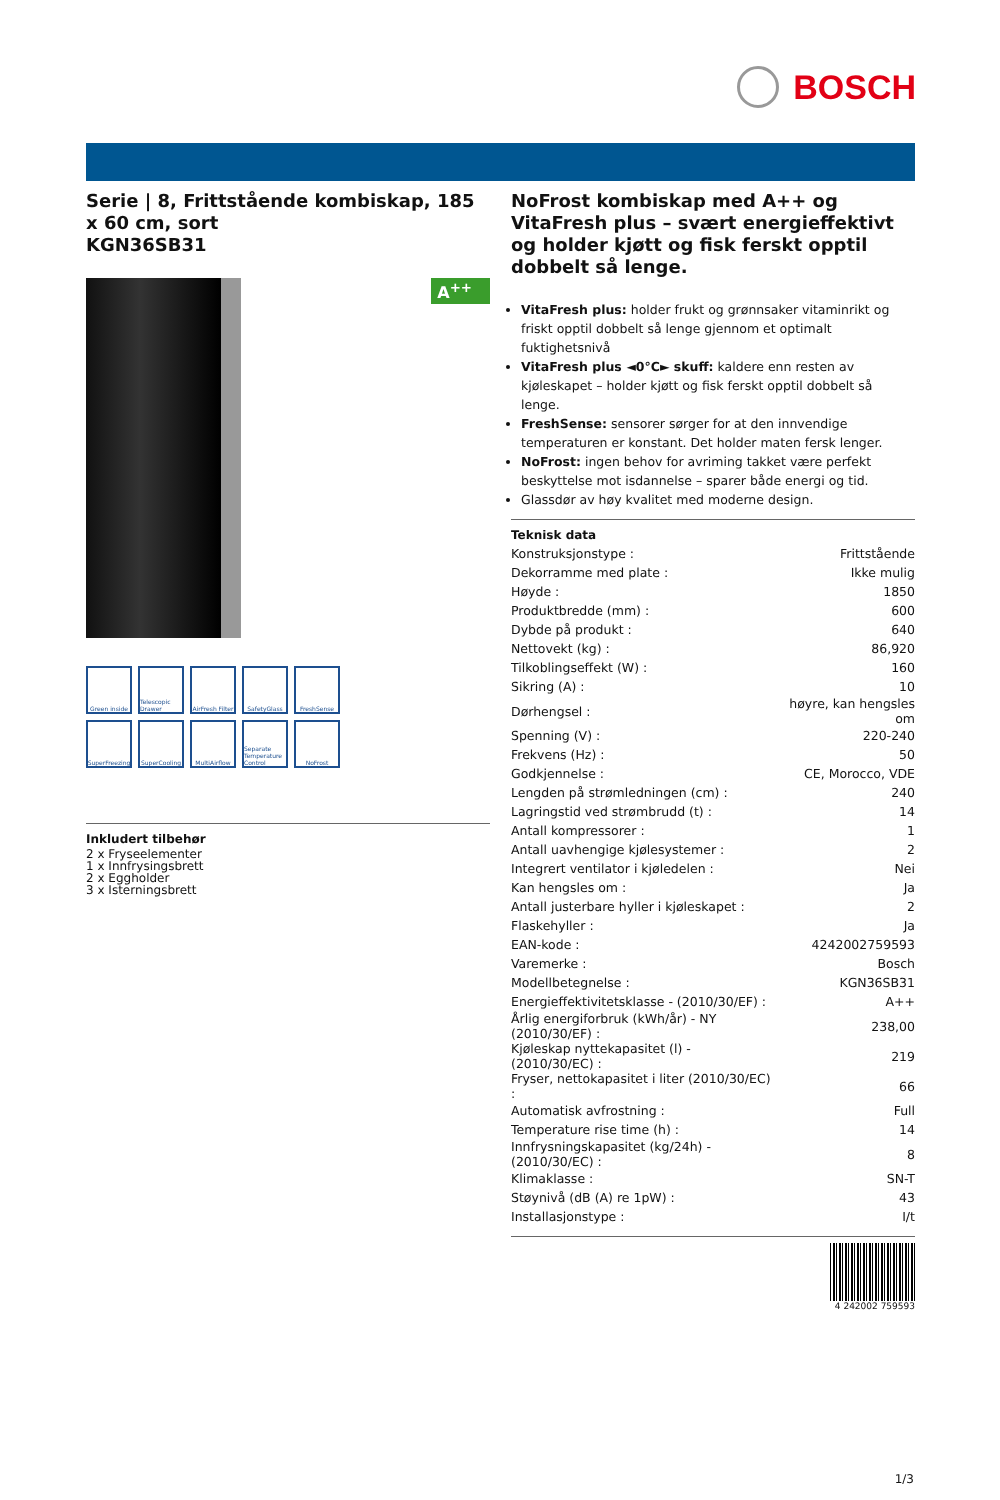BOSCH
Serie | 8, Frittstående kombiskap, 185 x 60 cm, sort
KGN36SB31
A<sup>++</sup>
Green inside
Telescopic Drawer
AirFresh Filter
SafetyGlass
FreshSense
SuperFreezing
SuperCooling
MultiAirflow
Separate Temperature Control
NoFrost
Inkludert tilbehør
2 x Fryseelementer
1 x Innfrysingsbrett
2 x Eggholder
3 x Isterningsbrett
NoFrost kombiskap med A++ og VitaFresh plus – svært energieffektivt og holder kjøtt og fisk ferskt opptil dobbelt så lenge.
VitaFresh plus: holder frukt og grønnsaker vitaminrikt og friskt opptil dobbelt så lenge gjennom et optimalt fuktighetsnivå
VitaFresh plus ◄0°C► skuff: kaldere enn resten av kjøleskapet – holder kjøtt og fisk ferskt opptil dobbelt så lenge.
FreshSense: sensorer sørger for at den innvendige temperaturen er konstant. Det holder maten fersk lenger.
NoFrost: ingen behov for avriming takket være perfekt beskyttelse mot isdannelse – sparer både energi og tid.
Glassdør av høy kvalitet med moderne design.
Teknisk data
| Konstruksjonstype : | Frittstående |
| Dekorramme med plate : | Ikke mulig |
| Høyde : | 1850 |
| Produktbredde (mm) : | 600 |
| Dybde på produkt : | 640 |
| Nettovekt (kg) : | 86,920 |
| Tilkoblingseffekt (W) : | 160 |
| Sikring (A) : | 10 |
| Dørhengsel : | høyre, kan hengsles om |
| Spenning (V) : | 220-240 |
| Frekvens (Hz) : | 50 |
| Godkjennelse : | CE, Morocco, VDE |
| Lengden på strømledningen (cm) : | 240 |
| Lagringstid ved strømbrudd (t) : | 14 |
| Antall kompressorer : | 1 |
| Antall uavhengige kjølesystemer : | 2 |
| Integrert ventilator i kjøledelen : | Nei |
| Kan hengsles om : | Ja |
| Antall justerbare hyller i kjøleskapet : | 2 |
| Flaskehyller : | Ja |
| EAN-kode : | 4242002759593 |
| Varemerke : | Bosch |
| Modellbetegnelse : | KGN36SB31 |
| Energieffektivitetsklasse - (2010/30/EF) : | A++ |
| Årlig energiforbruk (kWh/år) - NY (2010/30/EF) : | 238,00 |
| Kjøleskap nyttekapasitet (l) - (2010/30/EC) : | 219 |
| Fryser, nettokapasitet i liter (2010/30/EC) : | 66 |
| Automatisk avfrostning : | Full |
| Temperature rise time (h) : | 14 |
| Innfrysningskapasitet (kg/24h) - (2010/30/EC) : | 8 |
| Klimaklasse : | SN-T |
| Støynivå (dB (A) re 1pW) : | 43 |
| Installasjonstype : | I/t |
4 242002 759593
1/3